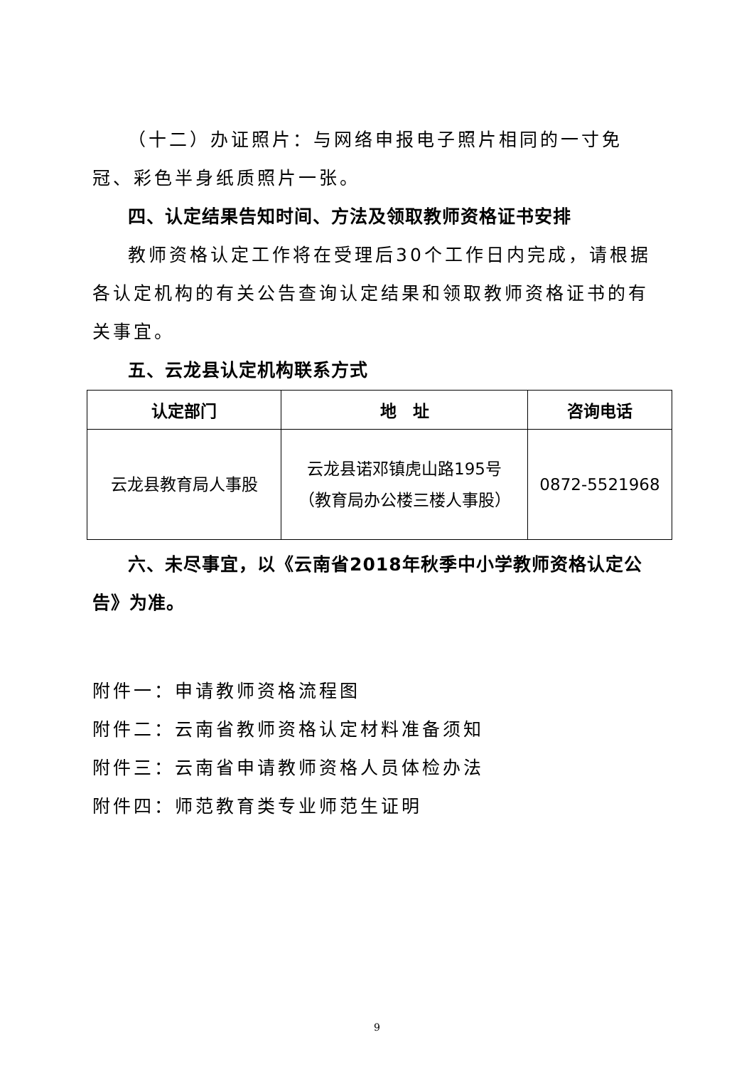（十二）办证照片：与网络申报电子照片相同的一寸免冠、彩色半身纸质照片一张。
四、认定结果告知时间、方法及领取教师资格证书安排
教师资格认定工作将在受理后30个工作日内完成，请根据各认定机构的有关公告查询认定结果和领取教师资格证书的有关事宜。
五、云龙县认定机构联系方式
| 认定部门 | 地 址 | 咨询电话 |
| --- | --- | --- |
| 云龙县教育局人事股 | 云龙县诺邓镇虎山路195号 （教育局办公楼三楼人事股） | 0872-5521968 |
六、未尽事宜，以《云南省2018年秋季中小学教师资格认定公告》为准。
附件一：申请教师资格流程图
附件二：云南省教师资格认定材料准备须知
附件三：云南省申请教师资格人员体检办法
附件四：师范教育类专业师范生证明
9